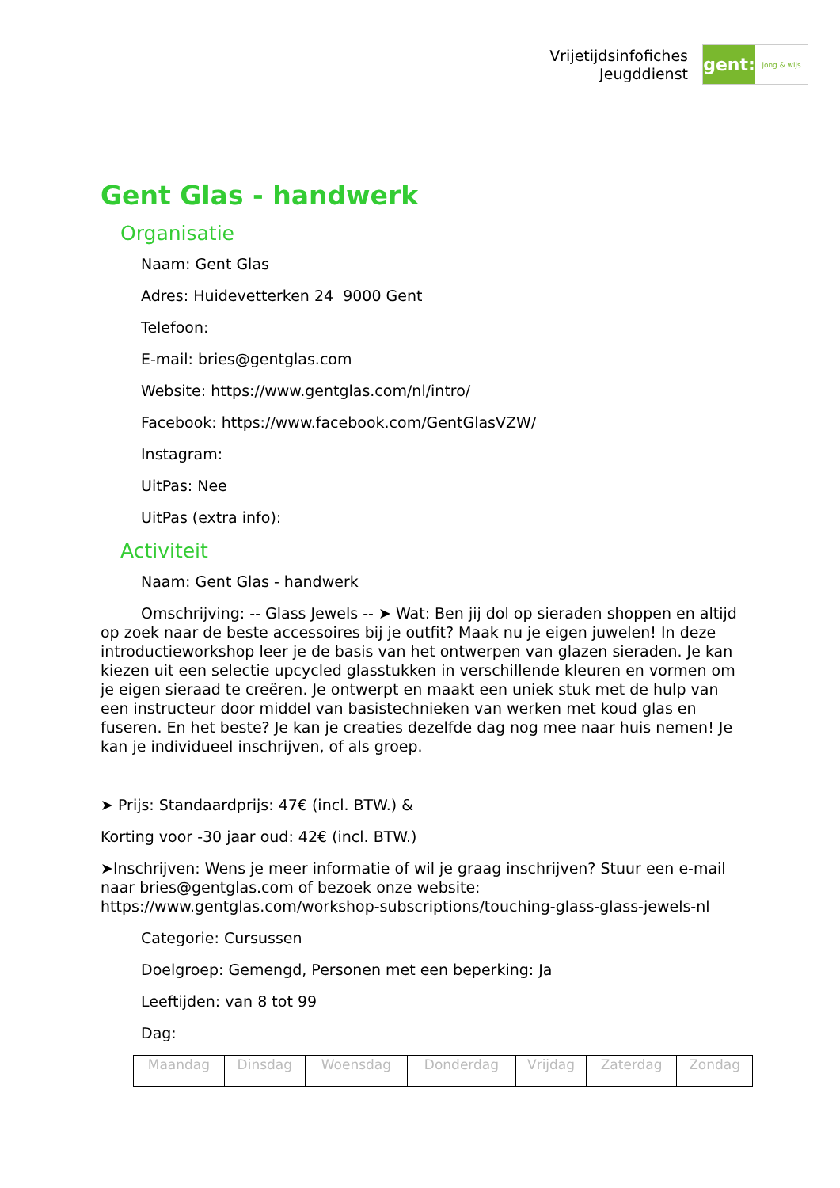Vrijetijdsinfofiches
Jeugddienst
gent:
jong & wijs
Gent Glas - handwerk
Organisatie
Naam: Gent Glas
Adres: Huidevetterken 24 9000 Gent
Telefoon:
E-mail: bries@gentglas.com
Website: https://www.gentglas.com/nl/intro/
Facebook: https://www.facebook.com/GentGlasVZW/
Instagram:
UitPas: Nee
UitPas (extra info):
Activiteit
Naam: Gent Glas - handwerk
Omschrijving: -- Glass Jewels -- ➤ Wat: Ben jij dol op sieraden shoppen en altijd op zoek naar de beste accessoires bij je outfit? Maak nu je eigen juwelen! In deze introductieworkshop leer je de basis van het ontwerpen van glazen sieraden. Je kan kiezen uit een selectie upcycled glasstukken in verschillende kleuren en vormen om je eigen sieraad te creëren. Je ontwerpt en maakt een uniek stuk met de hulp van een instructeur door middel van basistechnieken van werken met koud glas en fuseren. En het beste? Je kan je creaties dezelfde dag nog mee naar huis nemen! Je kan je individueel inschrijven, of als groep.
➤ Prijs: Standaardprijs: 47€ (incl. BTW.) &
Korting voor -30 jaar oud: 42€ (incl. BTW.)
➤Inschrijven: Wens je meer informatie of wil je graag inschrijven? Stuur een e-mail naar bries@gentglas.com of bezoek onze website: https://www.gentglas.com/workshop-subscriptions/touching-glass-glass-jewels-nl
Categorie: Cursussen
Doelgroep: Gemengd, Personen met een beperking: Ja
Leeftijden: van 8 tot 99
Dag:
| Maandag | Dinsdag | Woensdag | Donderdag | Vrijdag | Zaterdag | Zondag |